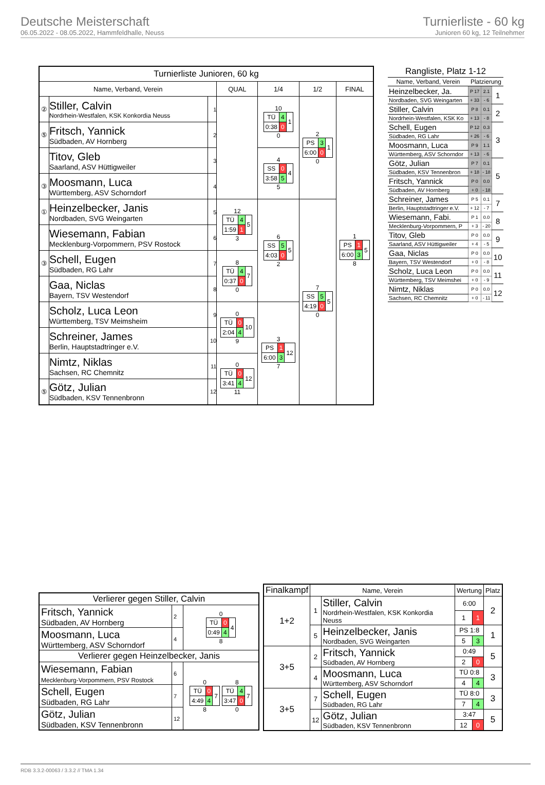Deutsche Meisterschaft
06.05.2022 - 08.05.2022, Hammfeldhalle, Neuss
Turnierliste - 60 kg
Junioren 60 kg, 12 Teilnehmer
| Turnierliste Junioren, 60 kg | | | | | | |
| --- | --- | --- | --- | --- | --- | --- |
| Name, Verband, Verein | | | QUAL | 1/4 | 1/2 | FINAL |
| ② | Stiller, Calvin Nordrhein-Westfalen, KSK Konkordia Neuss | 1 | | 10 / TÜ / 4 / 1 / / 0:38 / 0 / / 0 | 2 / PS / 3 / 1 / / 6:00 / 0 / / 0 | 1 / PS / 1 / 5 / / 6:00 / 3 / / 8 |
| ⑤ | Fritsch, Yannick Südbaden, AV Hornberg | 2 | | | | |
| | Titov, Gleb Saarland, ASV Hüttigweiler | 3 | | 4 / SS / 0 / 4 / / 3:58 / 5 / / 5 | | |
| ③ | Moosmann, Luca Württemberg, ASV Schorndorf | 4 | | | | |
| ① | Heinzelbecker, Janis Nordbaden, SVG Weingarten | 5 | 12 / TÜ / 4 / 5 / / 1:59 / 1 / / 3 | 6 / SS / 5 / 5 / / 4:03 / 0 / / 2 | 7 / SS / 5 / 5 / / 4:19 / 0 / / 0 | |
| | Wiesemann, Fabian Mecklenburg-Vorpommern, PSV Rostock | 6 | | | | |
| ③ | Schell, Eugen Südbaden, RG Lahr | 7 | 8 / TÜ / 4 / 7 / / 0:37 / 0 / / 0 | | | |
| | Gaa, Niclas Bayern, TSV Westendorf | 8 | | | | |
| | Scholz, Luca Leon Württemberg, TSV Meimsheim | 9 | 0 / TÜ / 0 / 10 / / 2:04 / 4 / / 9 | 3 / PS / 1 / 12 / / 6:00 / 3 / / 7 | | |
| | Schreiner, James Berlin, Hauptstadtringer e.V. | 10 | | | | |
| | Nimtz, Niklas Sachsen, RC Chemnitz | 11 | 0 / TÜ / 0 / 12 / / 3:41 / 4 / / 11 | | | |
| ⑤ | Götz, Julian Südbaden, KSV Tennenbronn | 12 | | | | |
| Rangliste, Platz 1-12 | | | |
| --- | --- | --- | --- |
| Name, Verband, Verein | Platzierung | | |
| Heinzelbecker, Ja. | P 17 | 2.1 | 1 |
| Nordbaden, SVG Weingarten | + 33 | - 6 | |
| Stiller, Calvin | P 8 | 0.1 | 2 |
| Nordrhein-Westfalen, KSK Ko | + 13 | - 8 | |
| Schell, Eugen | P 12 | 0.3 | 3 |
| Südbaden, RG Lahr | + 26 | - 6 | |
| Moosmann, Luca | P 9 | 1.1 | |
| Württemberg, ASV Schorndor | + 13 | - 6 | |
| Götz, Julian | P 7 | 0.1 | 5 |
| Südbaden, KSV Tennenbron | + 18 | - 18 | |
| Fritsch, Yannick | P 0 | 0.0 | |
| Südbaden, AV Hornberg | + 0 | - 18 | |
| Schreiner, James | P 5 | 0.1 | 7 |
| Berlin, Hauptstadtringer e.V. | + 12 | - 7 | |
| Wiesemann, Fabi. | P 1 | 0.0 | 8 |
| Mecklenburg-Vorpommern, P | + 3 | - 20 | |
| Titov, Gleb | P 0 | 0.0 | 9 |
| Saarland, ASV Hüttigweiler | + 4 | - 5 | |
| Gaa, Niclas | P 0 | 0.0 | 10 |
| Bayern, TSV Westendorf | + 0 | - 8 | |
| Scholz, Luca Leon | P 0 | 0.0 | 11 |
| Württemberg, TSV Meimshei | + 0 | - 9 | |
| Nimtz, Niklas | P 0 | 0.0 | 12 |
| Sachsen, RC Chemnitz | + 0 | - 11 | |
| Verlierer gegen Stiller, Calvin | | |
| Fritsch, Yannick Südbaden, AV Hornberg | 2 | 0 / TÜ / 0 / 4 / / 0:49 / 4 / / 8 |
| Moosmann, Luca Württemberg, ASV Schorndorf | 4 | |
| Verlierer gegen Heinzelbecker, Janis | | |
| Wiesemann, Fabian Mecklenburg-Vorpommern, PSV Rostock | 6 | 0 / TÜ / 0 / 7 / / 4:49 / 4 / / 8 8 / TÜ / 4 / 7 / / 3:47 / 0 / / 0 |
| Schell, Eugen Südbaden, RG Lahr | 7 | |
| Götz, Julian Südbaden, KSV Tennenbronn | 12 | |
| Finalkampf | Name, Verein | | Wertung | | Platz |
| --- | --- | --- | --- | --- | --- |
| 1+2 | 1 | Stiller, Calvin Nordrhein-Westfalen, KSK Konkordia Neuss | 6:00 | | 2 |
| | | | 1 | 1 | |
| | 5 | Heinzelbecker, Janis Nordbaden, SVG Weingarten | PS 1:8 | | 1 |
| | | | 5 | 3 | |
| 3+5 | 2 | Fritsch, Yannick Südbaden, AV Hornberg | 0:49 | | 5 |
| | | | 2 | 0 | |
| | 4 | Moosmann, Luca Württemberg, ASV Schorndorf | TÜ 0:8 | | 3 |
| | | | 4 | 4 | |
| 3+5 | 7 | Schell, Eugen Südbaden, RG Lahr | TÜ 8:0 | | 3 |
| | | | 7 | 4 | |
| | 12 | Götz, Julian Südbaden, KSV Tennenbronn | 3:47 | | 5 |
| | | | 12 | 0 | |
RDB 3.3.2-00063 / 3.3.2 // TMA 1.34